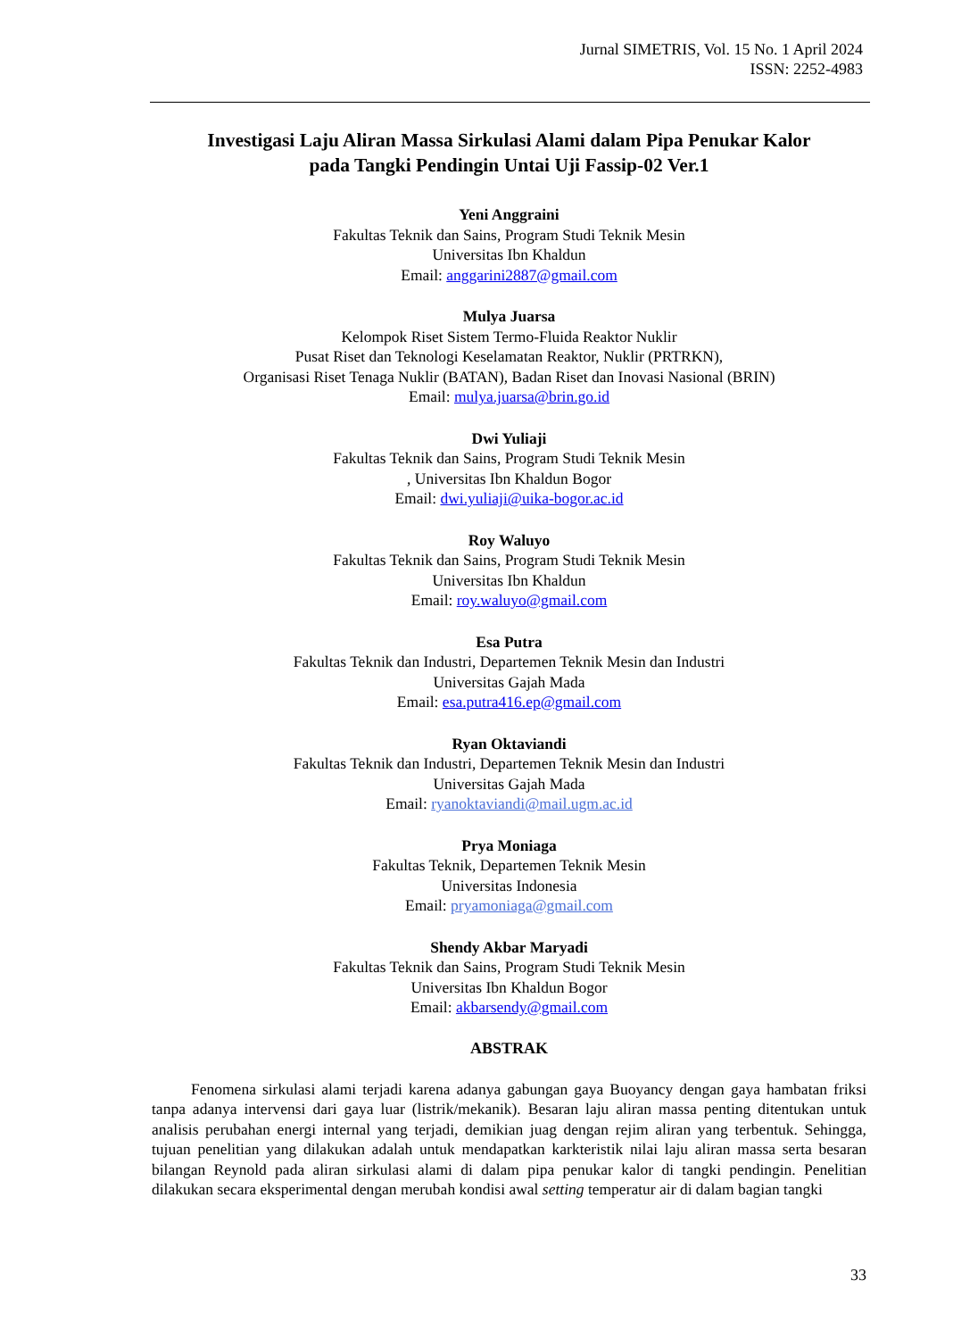Jurnal SIMETRIS, Vol. 15 No. 1 April 2024
ISSN: 2252-4983
Investigasi Laju Aliran Massa Sirkulasi Alami dalam Pipa Penukar Kalor
pada Tangki Pendingin Untai Uji Fassip-02 Ver.1
Yeni Anggraini
Fakultas Teknik dan Sains, Program Studi Teknik Mesin
Universitas Ibn Khaldun
Email: anggarini2887@gmail.com
Mulya Juarsa
Kelompok Riset Sistem Termo-Fluida Reaktor Nuklir
Pusat Riset dan Teknologi Keselamatan Reaktor, Nuklir (PRTRKN),
Organisasi Riset Tenaga Nuklir (BATAN), Badan Riset dan Inovasi Nasional (BRIN)
Email: mulya.juarsa@brin.go.id
Dwi Yuliaji
Fakultas Teknik dan Sains, Program Studi Teknik Mesin
, Universitas Ibn Khaldun Bogor
Email: dwi.yuliaji@uika-bogor.ac.id
Roy Waluyo
Fakultas Teknik dan Sains, Program Studi Teknik Mesin
Universitas Ibn Khaldun
Email: roy.waluyo@gmail.com
Esa Putra
Fakultas Teknik dan Industri, Departemen Teknik Mesin dan Industri
Universitas Gajah Mada
Email: esa.putra416.ep@gmail.com
Ryan Oktaviandi
Fakultas Teknik dan Industri, Departemen Teknik Mesin dan Industri
Universitas Gajah Mada
Email: ryanoktaviandi@mail.ugm.ac.id
Prya Moniaga
Fakultas Teknik, Departemen Teknik Mesin
Universitas Indonesia
Email: pryamoniaga@gmail.com
Shendy Akbar Maryadi
Fakultas Teknik dan Sains, Program Studi Teknik Mesin
Universitas Ibn Khaldun Bogor
Email: akbarsendy@gmail.com
ABSTRAK
Fenomena sirkulasi alami terjadi karena adanya gabungan gaya Buoyancy dengan gaya hambatan friksi tanpa adanya intervensi dari gaya luar (listrik/mekanik). Besaran laju aliran massa penting ditentukan untuk analisis perubahan energi internal yang terjadi, demikian juag dengan rejim aliran yang terbentuk. Sehingga, tujuan penelitian yang dilakukan adalah untuk mendapatkan karkteristik nilai laju aliran massa serta besaran bilangan Reynold pada aliran sirkulasi alami di dalam pipa penukar kalor di tangki pendingin. Penelitian dilakukan secara eksperimental dengan merubah kondisi awal setting temperatur air di dalam bagian tangki
33